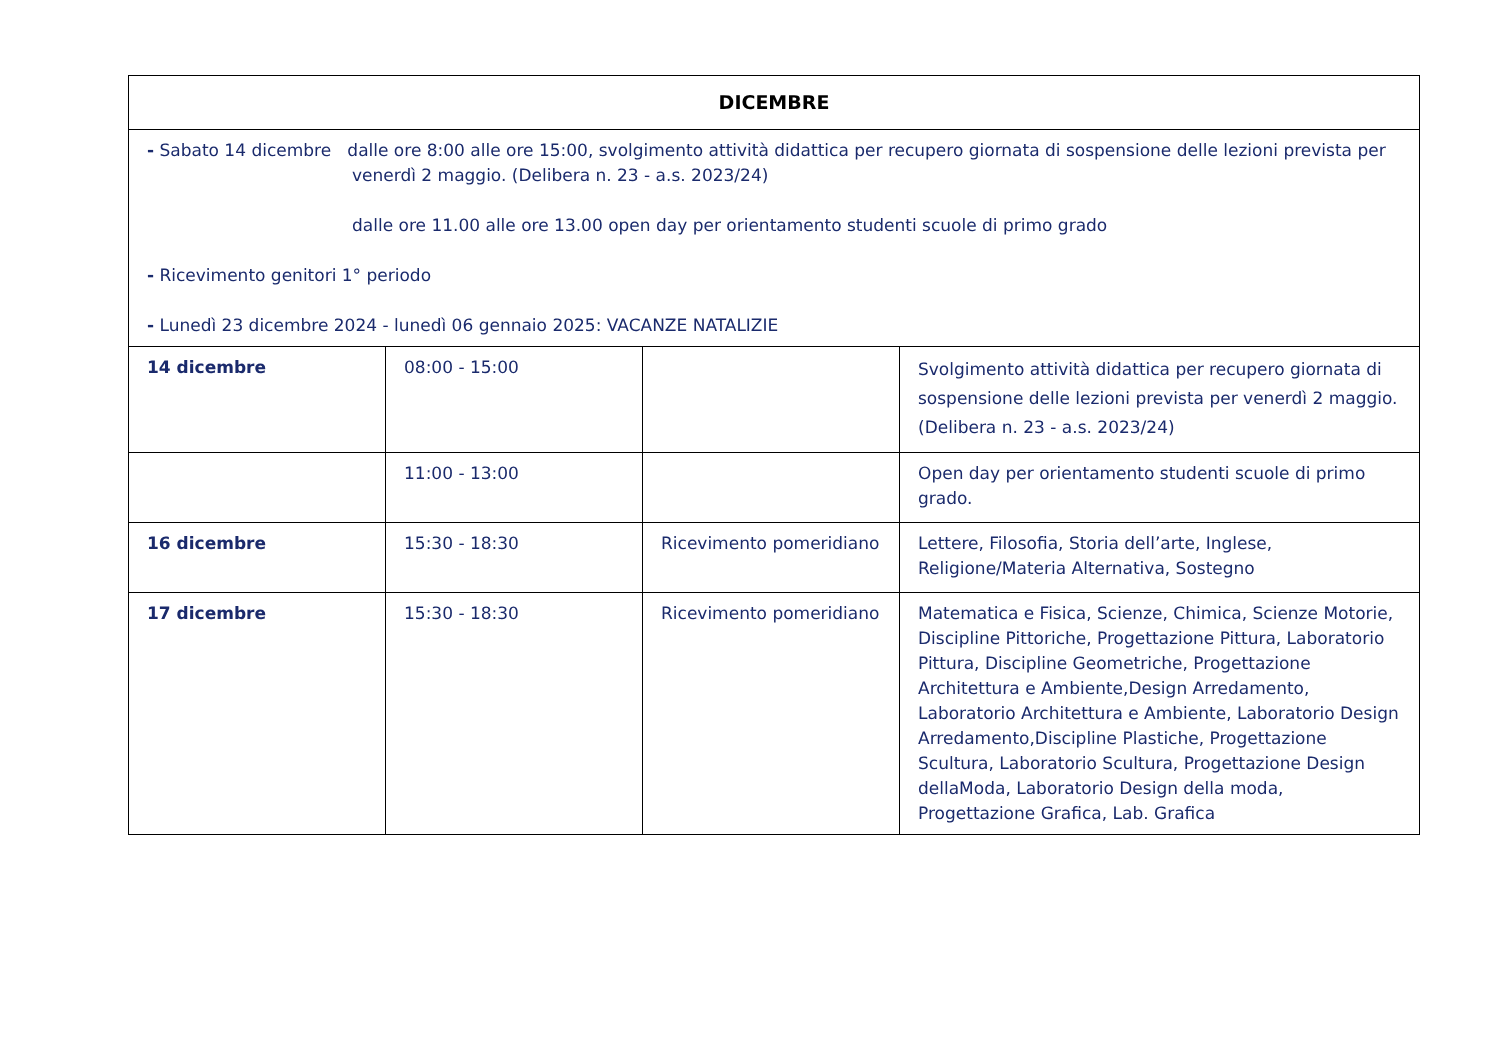| DICEMBRE | | | |
| --- | --- | --- | --- |
| - Sabato 14 dicembre dalle ore 8:00 alle ore 15:00, svolgimento attività didattica per recupero giornata di sospensione delle lezioni prevista per venerdì 2 maggio. (Delibera n. 23 - a.s. 2023/24) dalle ore 11.00 alle ore 13.00 open day per orientamento studenti scuole di primo grado - Ricevimento genitori 1° periodo - Lunedì 23 dicembre 2024 - lunedì 06 gennaio 2025: VACANZE NATALIZIE | | | |
| 14 dicembre | 08:00 - 15:00 | | Svolgimento attività didattica per recupero giornata di sospensione delle lezioni prevista per venerdì 2 maggio. (Delibera n. 23 - a.s. 2023/24) |
| | 11:00 - 13:00 | | Open day per orientamento studenti scuole di primo grado. |
| 16 dicembre | 15:30 - 18:30 | Ricevimento pomeridiano | Lettere, Filosofia, Storia dell’arte, Inglese, Religione/Materia Alternativa, Sostegno |
| 17 dicembre | 15:30 - 18:30 | Ricevimento pomeridiano | Matematica e Fisica, Scienze, Chimica, Scienze Motorie, Discipline Pittoriche, Progettazione Pittura, Laboratorio Pittura, Discipline Geometriche, Progettazione Architettura e Ambiente,Design Arredamento, Laboratorio Architettura e Ambiente, Laboratorio Design Arredamento,Discipline Plastiche, Progettazione Scultura, Laboratorio Scultura, Progettazione Design dellaModa, Laboratorio Design della moda, Progettazione Grafica, Lab. Grafica |